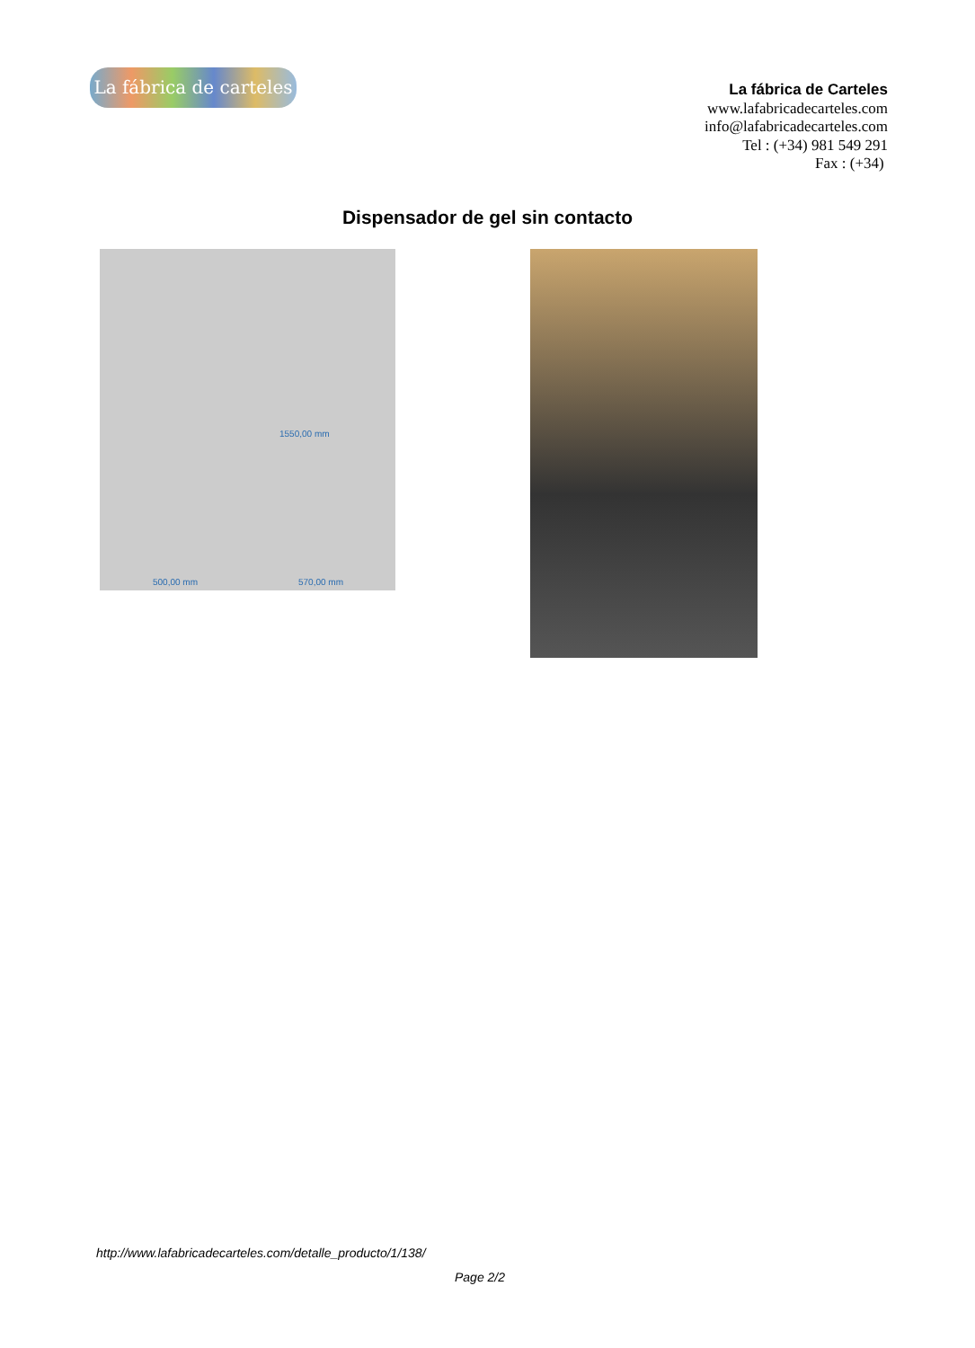La fábrica de carteles
La fábrica de Carteles
www.lafabricadecarteles.com
info@lafabricadecarteles.com
Tel : (+34) 981 549 291
Fax : (+34)
Dispensador de gel sin contacto
500,00 mm 570,00 mm
1550,00 mm
http://www.lafabricadecarteles.com/detalle_producto/1/138/
Page 2/2